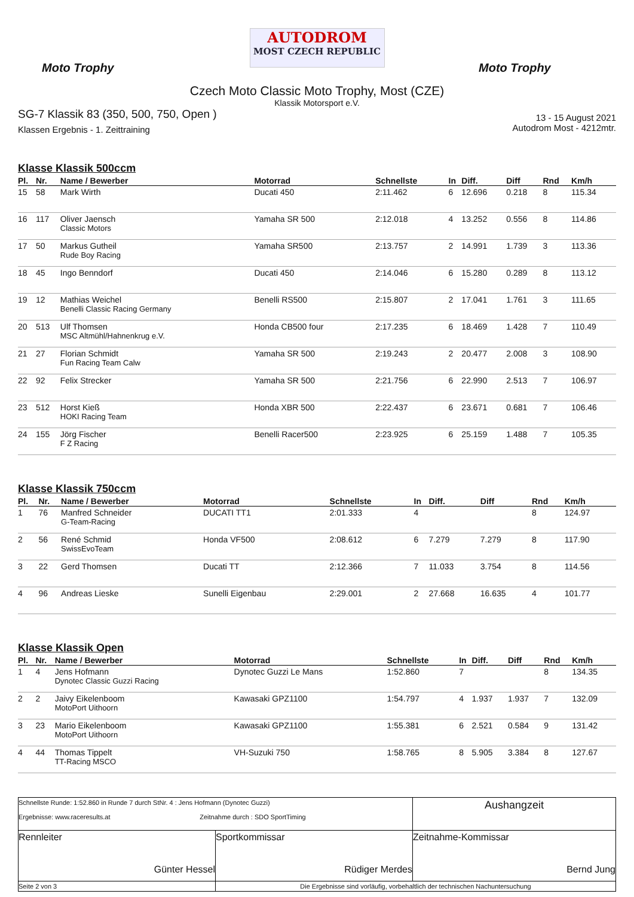Moto Trophy
AUTODROM
MOST CZECH REPUBLIC
Moto Trophy
Czech Moto Classic Moto Trophy, Most (CZE)
Klassik Motorsport e.V.
SG-7 Klassik 83 (350, 500, 750, Open )
Klassen Ergebnis - 1. Zeittraining
13 - 15 August 2021
Autodrom Most - 4212mtr.
Klasse Klassik 500ccm
| Pl. | Nr. | Name / Bewerber | Motorrad | Schnellste | In | Diff. | Diff | Rnd | Km/h |
| --- | --- | --- | --- | --- | --- | --- | --- | --- | --- |
| 15 | 58 | Mark Wirth | Ducati 450 | 2:11.462 | 6 | 12.696 | 0.218 | 8 | 115.34 |
| 16 | 117 | Oliver Jaensch Classic Motors | Yamaha SR 500 | 2:12.018 | 4 | 13.252 | 0.556 | 8 | 114.86 |
| 17 | 50 | Markus Gutheil Rude Boy Racing | Yamaha SR500 | 2:13.757 | 2 | 14.991 | 1.739 | 3 | 113.36 |
| 18 | 45 | Ingo Benndorf | Ducati 450 | 2:14.046 | 6 | 15.280 | 0.289 | 8 | 113.12 |
| 19 | 12 | Mathias Weichel Benelli Classic Racing Germany | Benelli RS500 | 2:15.807 | 2 | 17.041 | 1.761 | 3 | 111.65 |
| 20 | 513 | Ulf Thomsen MSC Altmühl/Hahnenkrug e.V. | Honda CB500 four | 2:17.235 | 6 | 18.469 | 1.428 | 7 | 110.49 |
| 21 | 27 | Florian Schmidt Fun Racing Team Calw | Yamaha SR 500 | 2:19.243 | 2 | 20.477 | 2.008 | 3 | 108.90 |
| 22 | 92 | Felix Strecker | Yamaha SR 500 | 2:21.756 | 6 | 22.990 | 2.513 | 7 | 106.97 |
| 23 | 512 | Horst Kieß HOKI Racing Team | Honda XBR 500 | 2:22.437 | 6 | 23.671 | 0.681 | 7 | 106.46 |
| 24 | 155 | Jörg Fischer F Z Racing | Benelli Racer500 | 2:23.925 | 6 | 25.159 | 1.488 | 7 | 105.35 |
Klasse Klassik 750ccm
| Pl. | Nr. | Name / Bewerber | Motorrad | Schnellste | In | Diff. | Diff | Rnd | Km/h |
| --- | --- | --- | --- | --- | --- | --- | --- | --- | --- |
| 1 | 76 | Manfred Schneider G-Team-Racing | DUCATI TT1 | 2:01.333 | 4 | | | 8 | 124.97 |
| 2 | 56 | René Schmid SwissEvoTeam | Honda VF500 | 2:08.612 | 6 | 7.279 | 7.279 | 8 | 117.90 |
| 3 | 22 | Gerd Thomsen | Ducati TT | 2:12.366 | 7 | 11.033 | 3.754 | 8 | 114.56 |
| 4 | 96 | Andreas Lieske | Sunelli Eigenbau | 2:29.001 | 2 | 27.668 | 16.635 | 4 | 101.77 |
Klasse Klassik Open
| Pl. | Nr. | Name / Bewerber | Motorrad | Schnellste | In | Diff. | Diff | Rnd | Km/h |
| --- | --- | --- | --- | --- | --- | --- | --- | --- | --- |
| 1 | 4 | Jens Hofmann Dynotec Classic Guzzi Racing | Dynotec Guzzi Le Mans | 1:52.860 | 7 | | | 8 | 134.35 |
| 2 | 2 | Jaivy Eikelenboom MotoPort Uithoorn | Kawasaki GPZ1100 | 1:54.797 | 4 | 1.937 | 1.937 | 7 | 132.09 |
| 3 | 23 | Mario Eikelenboom MotoPort Uithoorn | Kawasaki GPZ1100 | 1:55.381 | 6 | 2.521 | 0.584 | 9 | 131.42 |
| 4 | 44 | Thomas Tippelt TT-Racing MSCO | VH-Suzuki 750 | 1:58.765 | 8 | 5.905 | 3.384 | 8 | 127.67 |
| Schnellste Runde: 1:52.860 in Runde 7 durch StNr. 4 : Jens Hofmann (Dynotec Guzzi) Ergebnisse: www.raceresults.at Zeitnahme durch : SDO SportTiming | | Aushangzeit |
| Rennleiter Günter Hessel | Sportkommissar Rüdiger Merdes | Zeitnahme-Kommissar Bernd Jung |
| Seite 2 von 3 | Die Ergebnisse sind vorläufig, vorbehaltlich der technischen Nachuntersuchung | |